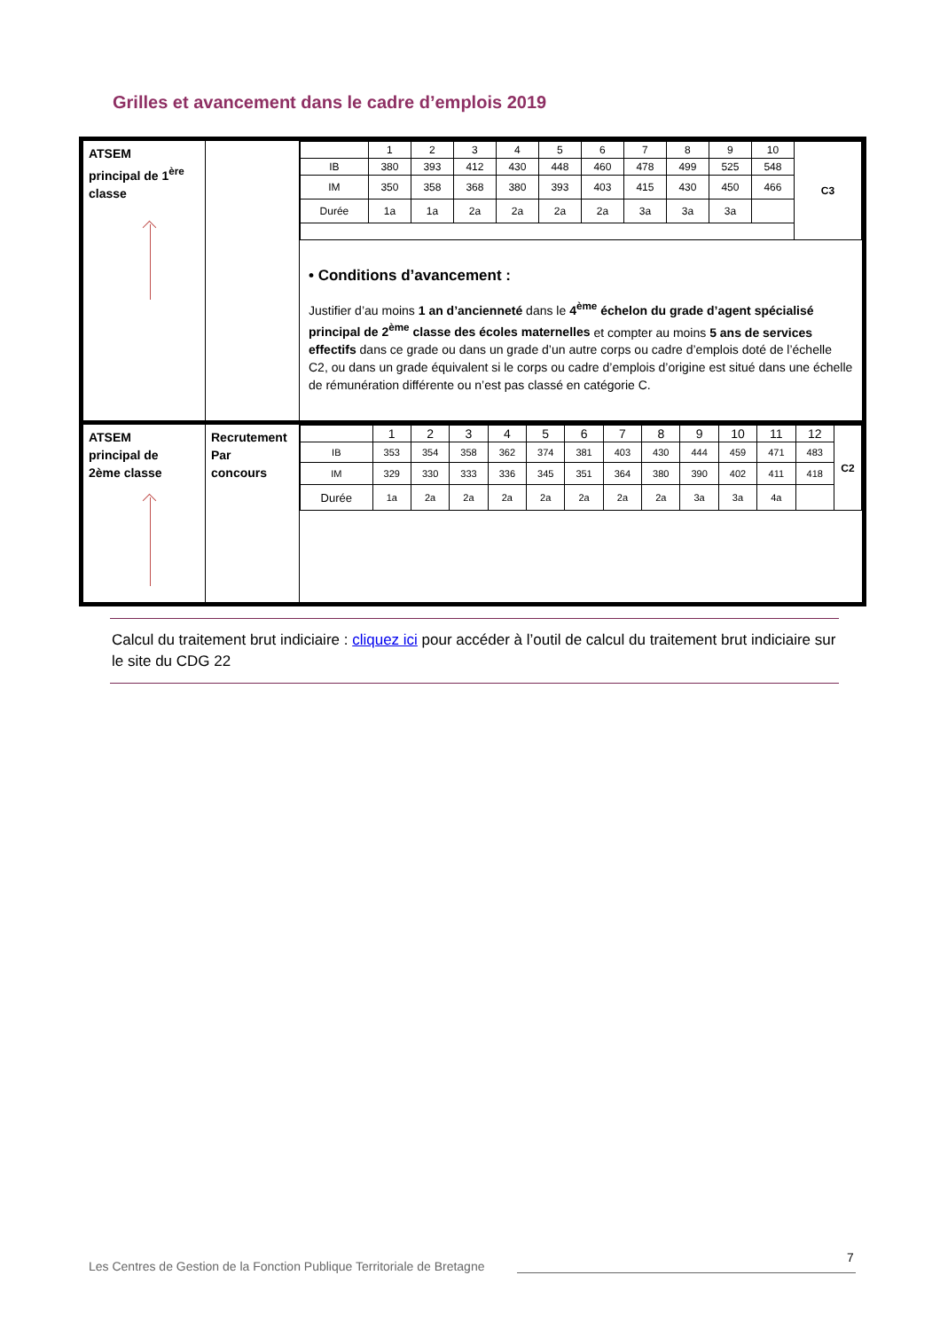Grilles et avancement dans le cadre d’emplois 2019
| ATSEM principal de 1<sup>ère</sup> classe | | / / 1 / 2 / 3 / 4 / 5 / 6 / 7 / 8 / 9 / 10 / C3 / / IB / 380 / 393 / 412 / 430 / 448 / 460 / 478 / 499 / 525 / 548 / / / IM / 350 / 358 / 368 / 380 / 393 / 403 / 415 / 430 / 450 / 466 / / / Durée / 1a / 1a / 2a / 2a / 2a / 2a / 3a / 3a / 3a / / / • Conditions d’avancement : Justifier d’au moins 1 an d’ancienneté dans le 4<sup>ème</sup> échelon du grade d’agent spécialisé principal de 2<sup>ème</sup> classe des écoles maternelles et compter au moins 5 ans de services effectifs dans ce grade ou dans un grade d’un autre corps ou cadre d’emplois doté de l’échelle C2, ou dans un grade équivalent si le corps ou cadre d’emplois d’origine est situé dans une échelle de rémunération différente ou n’est pas classé en catégorie C. |
| ATSEM principal de 2ème classe | Recrutement Par concours | / / 1 / 2 / 3 / 4 / 5 / 6 / 7 / 8 / 9 / 10 / 11 / 12 / C2 / / IB / 353 / 354 / 358 / 362 / 374 / 381 / 403 / 430 / 444 / 459 / 471 / 483 / / / IM / 329 / 330 / 333 / 336 / 345 / 351 / 364 / 380 / 390 / 402 / 411 / 418 / / / Durée / 1a / 2a / 2a / 2a / 2a / 2a / 2a / 2a / 3a / 3a / 4a / / / |
Calcul du traitement brut indiciaire : cliquez ici pour accéder à l’outil de calcul du traitement brut indiciaire sur le site du CDG 22
Les Centres de Gestion de la Fonction Publique Territoriale de Bretagne
7